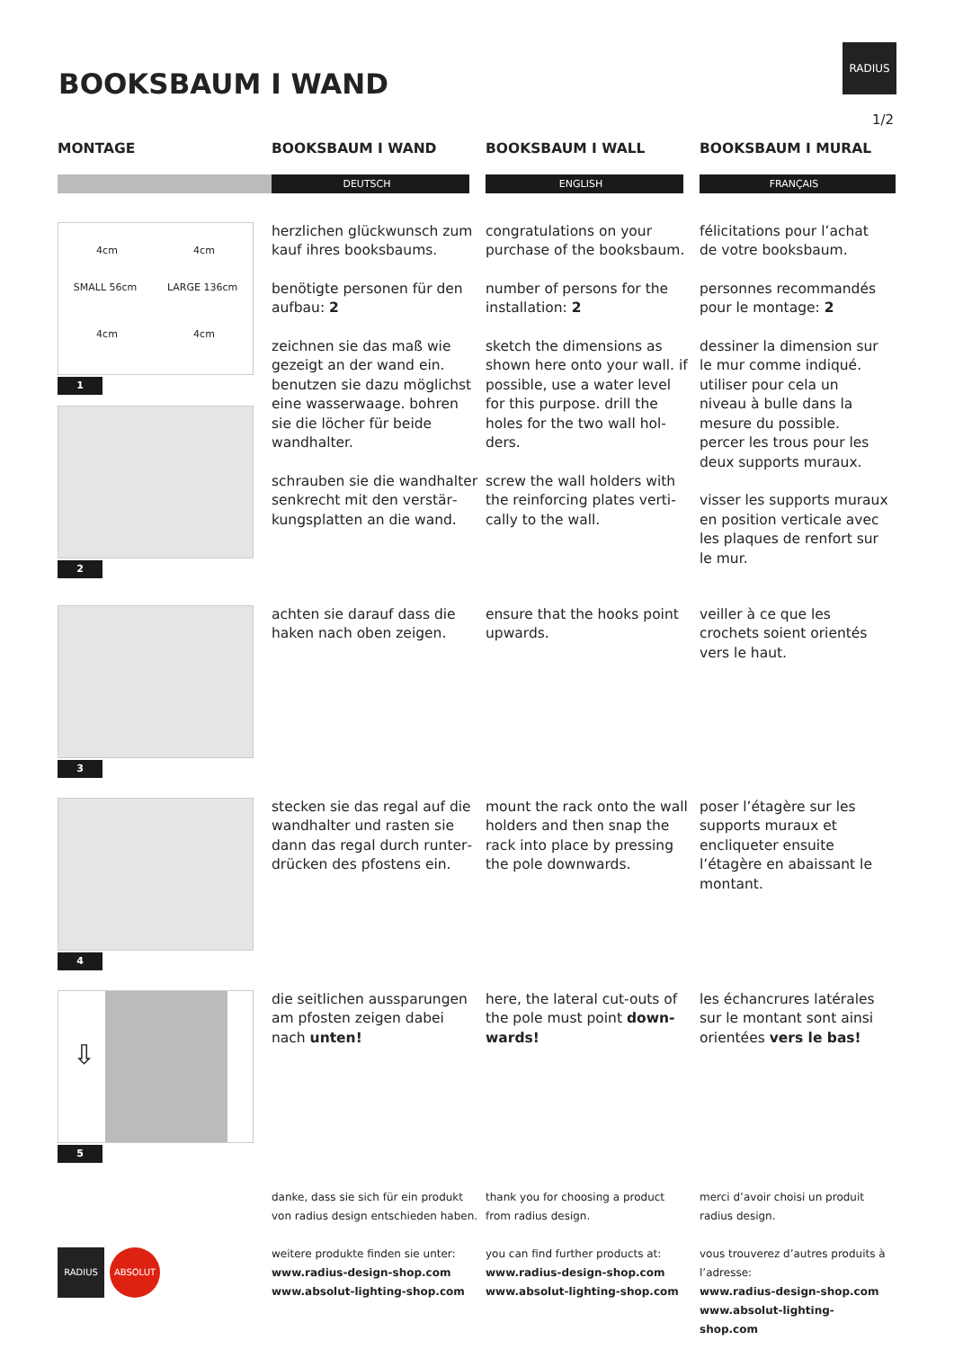BOOKSBAUM I WAND
RADIUS
1/2
MONTAGE
BOOKSBAUM I WAND
BOOKSBAUM I WALL
BOOKSBAUM I MURAL
DEUTSCH
ENGLISH
FRANÇAIS
4cm 4cm
SMALL 56cm LARGE 136cm
4cm 4cm
1
2
herzlichen glückwunsch zum kauf ihres booksbaums.
benötigte personen für den aufbau: 2
zeichnen sie das maß wie gezeigt an der wand ein. benutzen sie dazu möglichst eine wasserwaage. bohren sie die löcher für beide wandhalter.
schrauben sie die wandhalter senkrecht mit den verstär­kungsplatten an die wand.
congratulations on your purchase of the booksbaum.
number of persons for the installation: 2
sketch the dimensions as shown here onto your wall. if possible, use a water level for this purpose. drill the holes for the two wall hol­ders.
screw the wall holders with the reinforcing plates verti­cally to the wall.
félicitations pour l’achat de votre booksbaum.
personnes recommandés pour le montage: 2
dessiner la dimension sur le mur comme indiqué. utiliser pour cela un niveau à bulle dans la mesure du possible. percer les trous pour les deux supports muraux.
visser les supports muraux en position verticale avec les plaques de renfort sur le mur.
3
achten sie darauf dass die haken nach oben zeigen.
ensure that the hooks point upwards.
veiller à ce que les crochets soient orientés vers le haut.
4
stecken sie das regal auf die wandhalter und rasten sie dann das regal durch runter­drücken des pfostens ein.
mount the rack onto the wall holders and then snap the rack into place by pressing the pole downwards.
poser l’étagère sur les sup­ports muraux et encliqueter ensuite l’étagère en abais­sant le montant.
⇩
5
die seitlichen aussparungen am pfosten zeigen dabei nach unten!
here, the lateral cut-outs of the pole must point down­wards!
les échancrures latérales sur le montant sont ainsi orien­tées vers le bas!
RADIUS ABSOLUT
danke, dass sie sich für ein produkt von radius design entschieden haben.
weitere produkte finden sie unter:
www.radius-design-shop.com
www.absolut-lighting-shop.com
thank you for choosing a product from radius design.
you can find further products at:
www.radius-design-shop.com
www.absolut-lighting-shop.com
merci d’avoir choisi un produit radius design.
vous trouverez d’autres produits à l’adresse:
www.radius-design-shop.com
www.absolut-lighting-shop.com